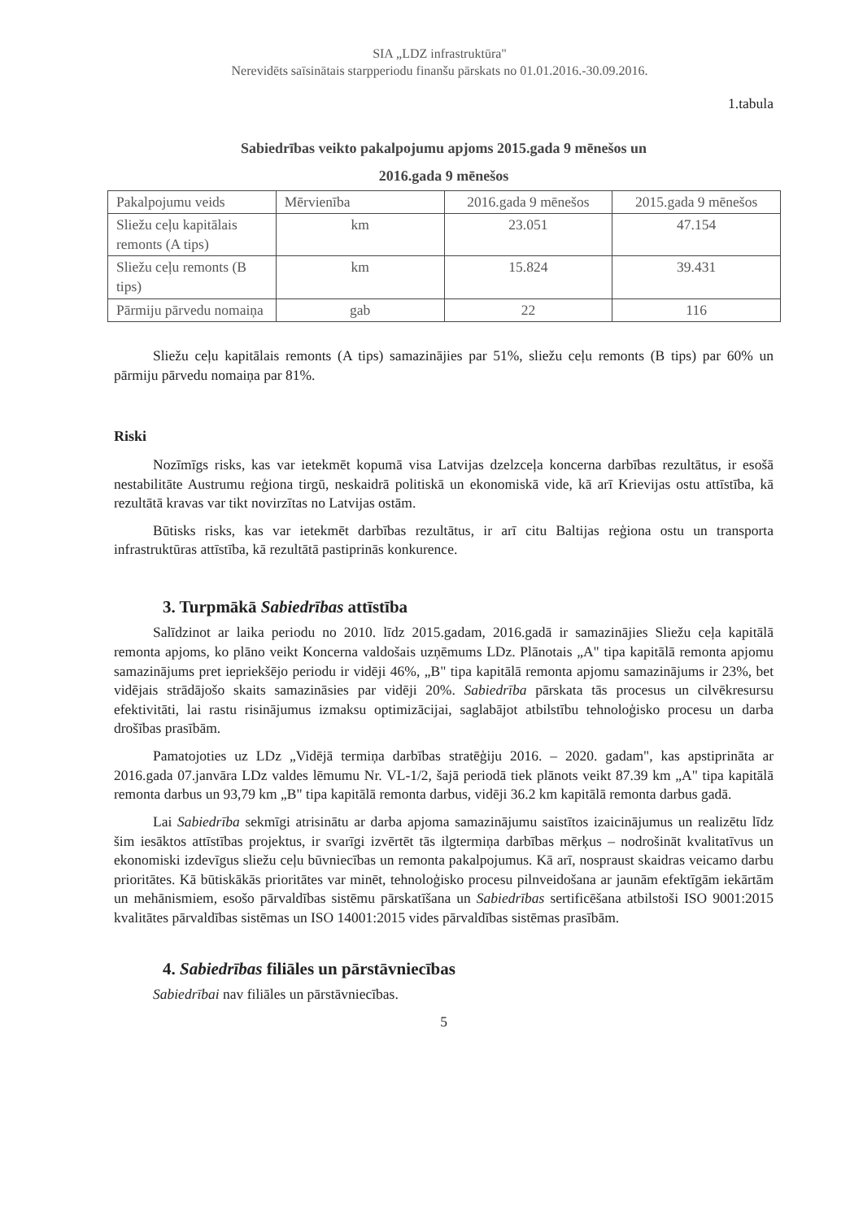SIA „LDZ infrastruktūra"
Nerevidēts saīsinātais starpperiodu finanšu pārskats no 01.01.2016.-30.09.2016.
1.tabula
Sabiedrības veikto pakalpojumu apjoms 2015.gada 9 mēnešos un
2016.gada 9 mēnešos
| Pakalpojumu veids | Mērvienība | 2016.gada 9 mēnešos | 2015.gada 9 mēnešos |
| Sliežu ceļu kapitālais remonts (A tips) | km | 23.051 | 47.154 |
| Sliežu ceļu remonts (B tips) | km | 15.824 | 39.431 |
| Pārmiju pārvedu nomaiņa | gab | 22 | 116 |
Sliežu ceļu kapitālais remonts (A tips) samazinājies par 51%, sliežu ceļu remonts (B tips) par 60% un pārmiju pārvedu nomaiņa par 81%.
Riski
Nozīmīgs risks, kas var ietekmēt kopumā visa Latvijas dzelzceļa koncerna darbības rezultātus, ir esošā nestabilitāte Austrumu reģiona tirgū, neskaidrā politiskā un ekonomiskā vide, kā arī Krievijas ostu attīstība, kā rezultātā kravas var tikt novirzītas no Latvijas ostām.
Būtisks risks, kas var ietekmēt darbības rezultātus, ir arī citu Baltijas reģiona ostu un transporta infrastruktūras attīstība, kā rezultātā pastiprinās konkurence.
3. Turpmākā Sabiedrības attīstība
Salīdzinot ar laika periodu no 2010. līdz 2015.gadam, 2016.gadā ir samazinājies Sliežu ceļa kapitālā remonta apjoms, ko plāno veikt Koncerna valdošais uzņēmums LDz. Plānotais „A" tipa kapitālā remonta apjomu samazinājums pret iepriekšējo periodu ir vidēji 46%, „B" tipa kapitālā remonta apjomu samazinājums ir 23%, bet vidējais strādājošo skaits samazināsies par vidēji 20%. Sabiedrība pārskata tās procesus un cilvēkresursu efektivitāti, lai rastu risinājumus izmaksu optimizācijai, saglabājot atbilstību tehnoloģisko procesu un darba drošības prasībām.
Pamatojoties uz LDz „Vidējā termiņa darbības stratēģiju 2016. – 2020. gadam", kas apstiprināta ar 2016.gada 07.janvāra LDz valdes lēmumu Nr. VL-1/2, šajā periodā tiek plānots veikt 87.39 km „A" tipa kapitālā remonta darbus un 93,79 km „B" tipa kapitālā remonta darbus, vidēji 36.2 km kapitālā remonta darbus gadā.
Lai Sabiedrība sekmīgi atrisinātu ar darba apjoma samazinājumu saistītos izaicinājumus un realizētu līdz šim iesāktos attīstības projektus, ir svarīgi izvērtēt tās ilgtermiņa darbības mērķus – nodrošināt kvalitatīvus un ekonomiski izdevīgus sliežu ceļu būvniecības un remonta pakalpojumus. Kā arī, nospraust skaidras veicamo darbu prioritātes. Kā būtiskākās prioritātes var minēt, tehnoloģisko procesu pilnveidošana ar jaunām efektīgām iekārtām un mehānismiem, esošo pārvaldības sistēmu pārskatīšana un Sabiedrības sertificēšana atbilstoši ISO 9001:2015 kvalitātes pārvaldības sistēmas un ISO 14001:2015 vides pārvaldības sistēmas prasībām.
4. Sabiedrības filiāles un pārstāvniecības
Sabiedrībai nav filiāles un pārstāvniecības.
5